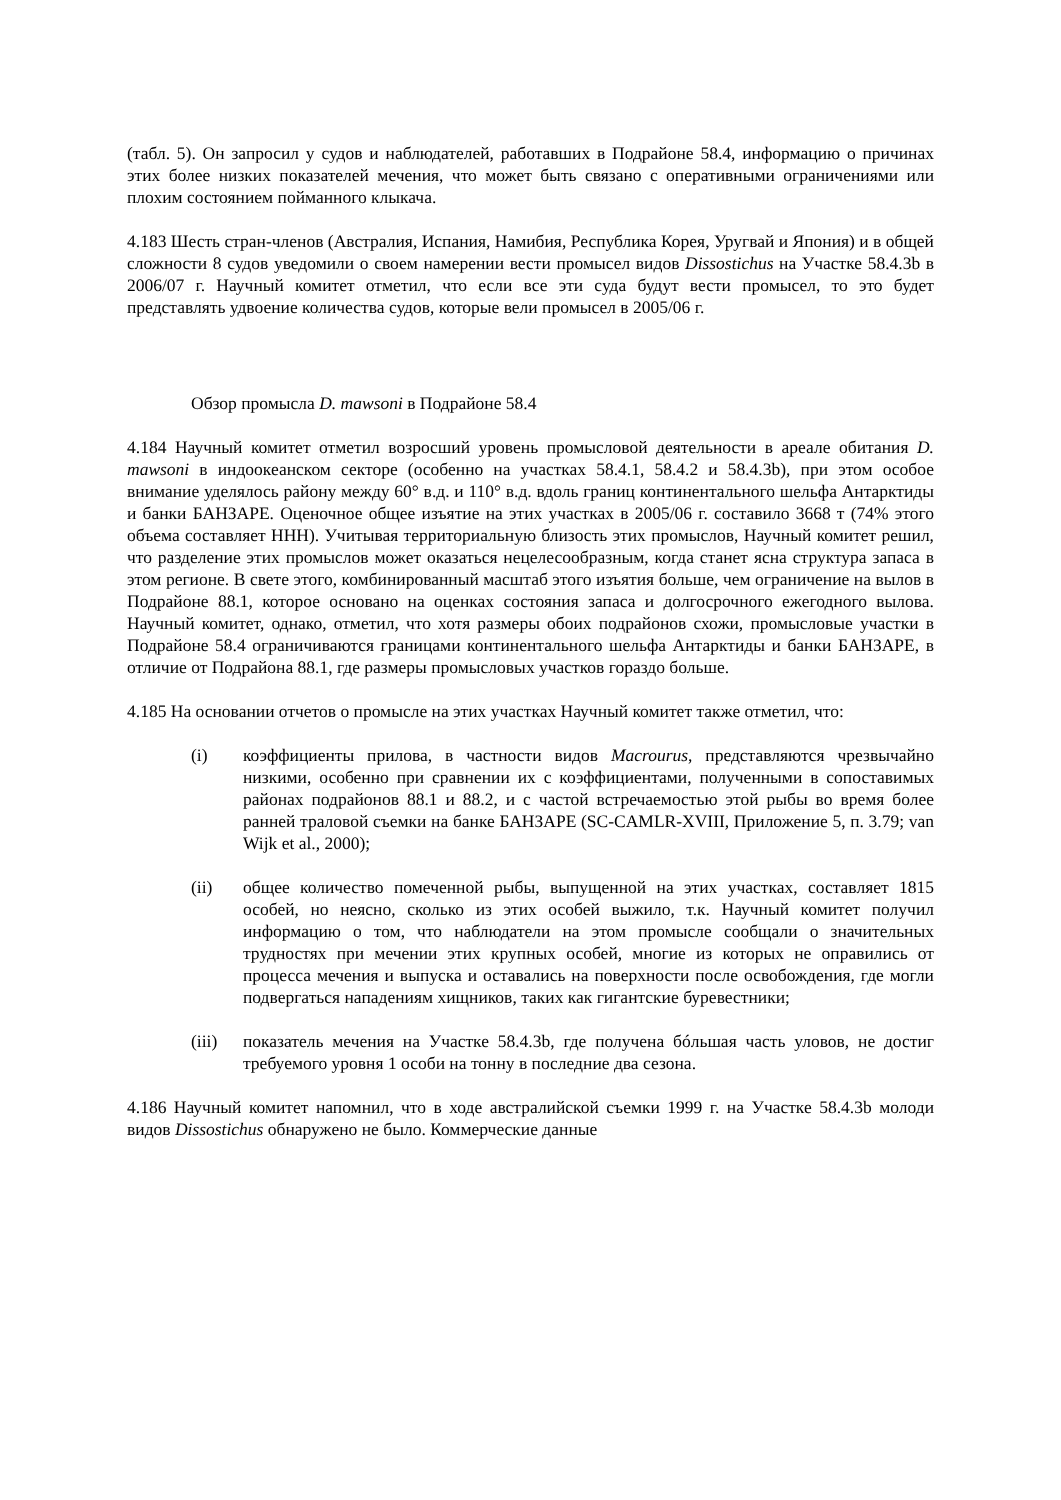(табл. 5). Он запросил у судов и наблюдателей, работавших в Подрайоне 58.4, информацию о причинах этих более низких показателей мечения, что может быть связано с оперативными ограничениями или плохим состоянием пойманного клыкача.
4.183 Шесть стран-членов (Австралия, Испания, Намибия, Республика Корея, Уругвай и Япония) и в общей сложности 8 судов уведомили о своем намерении вести промысел видов Dissostichus на Участке 58.4.3b в 2006/07 г. Научный комитет отметил, что если все эти суда будут вести промысел, то это будет представлять удвоение количества судов, которые вели промысел в 2005/06 г.
Обзор промысла D. mawsoni в Подрайоне 58.4
4.184 Научный комитет отметил возросший уровень промысловой деятельности в ареале обитания D. mawsoni в индоокеанском секторе (особенно на участках 58.4.1, 58.4.2 и 58.4.3b), при этом особое внимание уделялось району между 60° в.д. и 110° в.д. вдоль границ континентального шельфа Антарктиды и банки БАНЗАРЕ. Оценочное общее изъятие на этих участках в 2005/06 г. составило 3668 т (74% этого объема составляет ННН). Учитывая территориальную близость этих промыслов, Научный комитет решил, что разделение этих промыслов может оказаться нецелесообразным, когда станет ясна структура запаса в этом регионе. В свете этого, комбинированный масштаб этого изъятия больше, чем ограничение на вылов в Подрайоне 88.1, которое основано на оценках состояния запаса и долгосрочного ежегодного вылова. Научный комитет, однако, отметил, что хотя размеры обоих подрайонов схожи, промысловые участки в Подрайоне 58.4 ограничиваются границами континентального шельфа Антарктиды и банки БАНЗАРЕ, в отличие от Подрайона 88.1, где размеры промысловых участков гораздо больше.
4.185 На основании отчетов о промысле на этих участках Научный комитет также отметил, что:
(i) коэффициенты прилова, в частности видов Macrourus, представляются чрезвычайно низкими, особенно при сравнении их с коэффициентами, полученными в сопоставимых районах подрайонов 88.1 и 88.2, и с частой встречаемостью этой рыбы во время более ранней траловой съемки на банке БАНЗАРЕ (SC-CAMLR-XVIII, Приложение 5, п. 3.79; van Wijk et al., 2000);
(ii) общее количество помеченной рыбы, выпущенной на этих участках, составляет 1815 особей, но неясно, сколько из этих особей выжило, т.к. Научный комитет получил информацию о том, что наблюдатели на этом промысле сообщали о значительных трудностях при мечении этих крупных особей, многие из которых не оправились от процесса мечения и выпуска и оставались на поверхности после освобождения, где могли подвергаться нападениям хищников, таких как гигантские буревестники;
(iii) показатель мечения на Участке 58.4.3b, где получена бóльшая часть уловов, не достиг требуемого уровня 1 особи на тонну в последние два сезона.
4.186 Научный комитет напомнил, что в ходе австралийской съемки 1999 г. на Участке 58.4.3b молоди видов Dissostichus обнаружено не было. Коммерческие данные